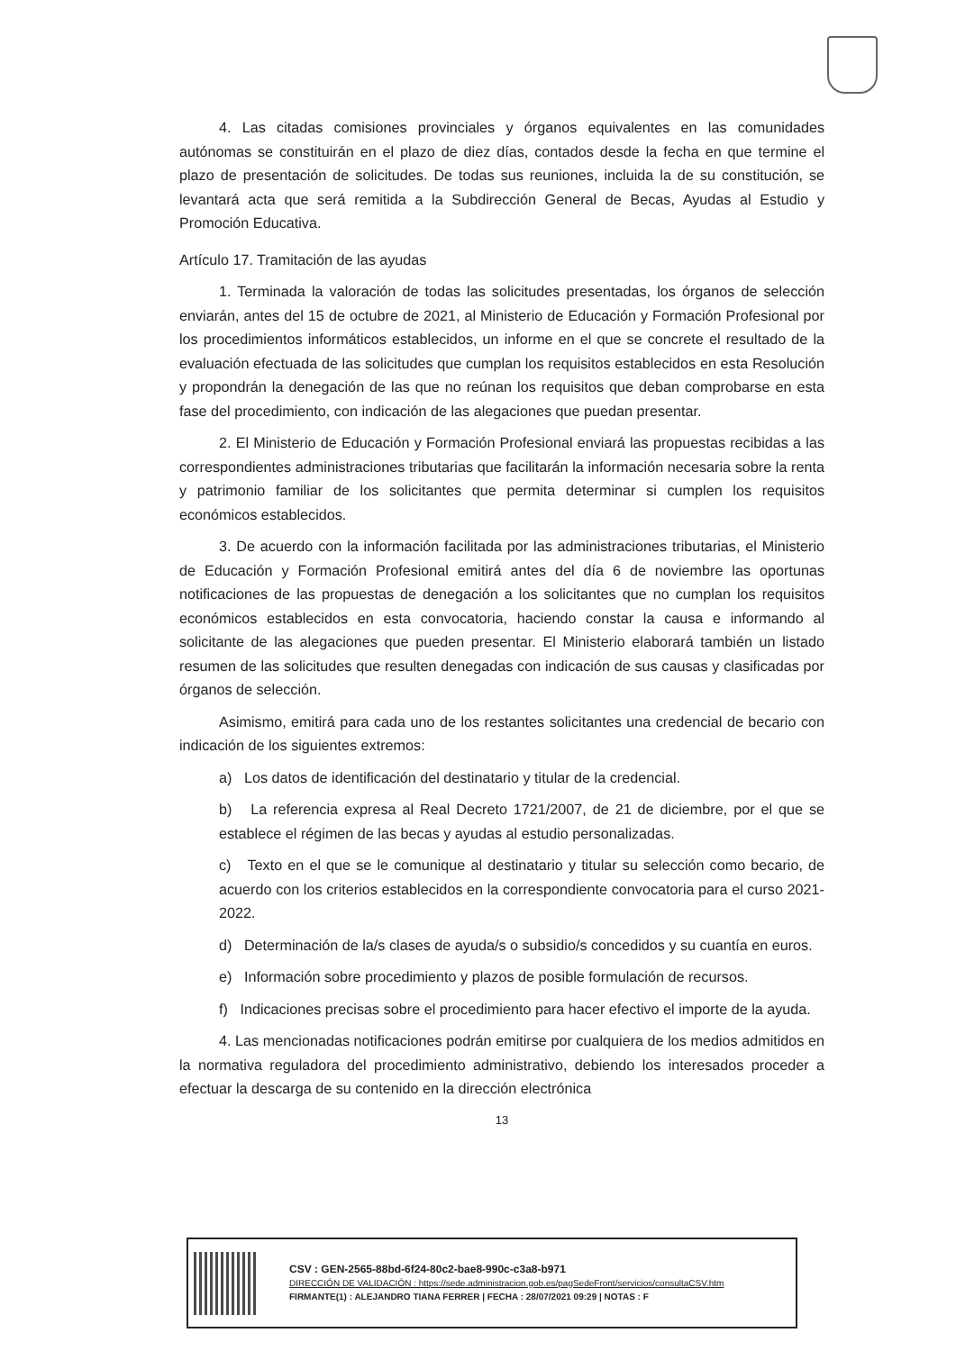4. Las citadas comisiones provinciales y órganos equivalentes en las comunidades autónomas se constituirán en el plazo de diez días, contados desde la fecha en que termine el plazo de presentación de solicitudes. De todas sus reuniones, incluida la de su constitución, se levantará acta que será remitida a la Subdirección General de Becas, Ayudas al Estudio y Promoción Educativa.
Artículo 17. Tramitación de las ayudas
1. Terminada la valoración de todas las solicitudes presentadas, los órganos de selección enviarán, antes del 15 de octubre de 2021, al Ministerio de Educación y Formación Profesional por los procedimientos informáticos establecidos, un informe en el que se concrete el resultado de la evaluación efectuada de las solicitudes que cumplan los requisitos establecidos en esta Resolución y propondrán la denegación de las que no reúnan los requisitos que deban comprobarse en esta fase del procedimiento, con indicación de las alegaciones que puedan presentar.
2. El Ministerio de Educación y Formación Profesional enviará las propuestas recibidas a las correspondientes administraciones tributarias que facilitarán la información necesaria sobre la renta y patrimonio familiar de los solicitantes que permita determinar si cumplen los requisitos económicos establecidos.
3. De acuerdo con la información facilitada por las administraciones tributarias, el Ministerio de Educación y Formación Profesional emitirá antes del día 6 de noviembre las oportunas notificaciones de las propuestas de denegación a los solicitantes que no cumplan los requisitos económicos establecidos en esta convocatoria, haciendo constar la causa e informando al solicitante de las alegaciones que pueden presentar. El Ministerio elaborará también un listado resumen de las solicitudes que resulten denegadas con indicación de sus causas y clasificadas por órganos de selección.
Asimismo, emitirá para cada uno de los restantes solicitantes una credencial de becario con indicación de los siguientes extremos:
a) Los datos de identificación del destinatario y titular de la credencial.
b) La referencia expresa al Real Decreto 1721/2007, de 21 de diciembre, por el que se establece el régimen de las becas y ayudas al estudio personalizadas.
c) Texto en el que se le comunique al destinatario y titular su selección como becario, de acuerdo con los criterios establecidos en la correspondiente convocatoria para el curso 2021-2022.
d) Determinación de la/s clases de ayuda/s o subsidio/s concedidos y su cuantía en euros.
e) Información sobre procedimiento y plazos de posible formulación de recursos.
f) Indicaciones precisas sobre el procedimiento para hacer efectivo el importe de la ayuda.
4. Las mencionadas notificaciones podrán emitirse por cualquiera de los medios admitidos en la normativa reguladora del procedimiento administrativo, debiendo los interesados proceder a efectuar la descarga de su contenido en la dirección electrónica
13
CSV : GEN-2565-88bd-6f24-80c2-bae8-990c-c3a8-b971
DIRECCIÓN DE VALIDACIÓN : https://sede.administracion.gob.es/pagSedeFront/servicios/consultaCSV.htm
FIRMANTE(1) : ALEJANDRO TIANA FERRER | FECHA : 28/07/2021 09:29 | NOTAS : F